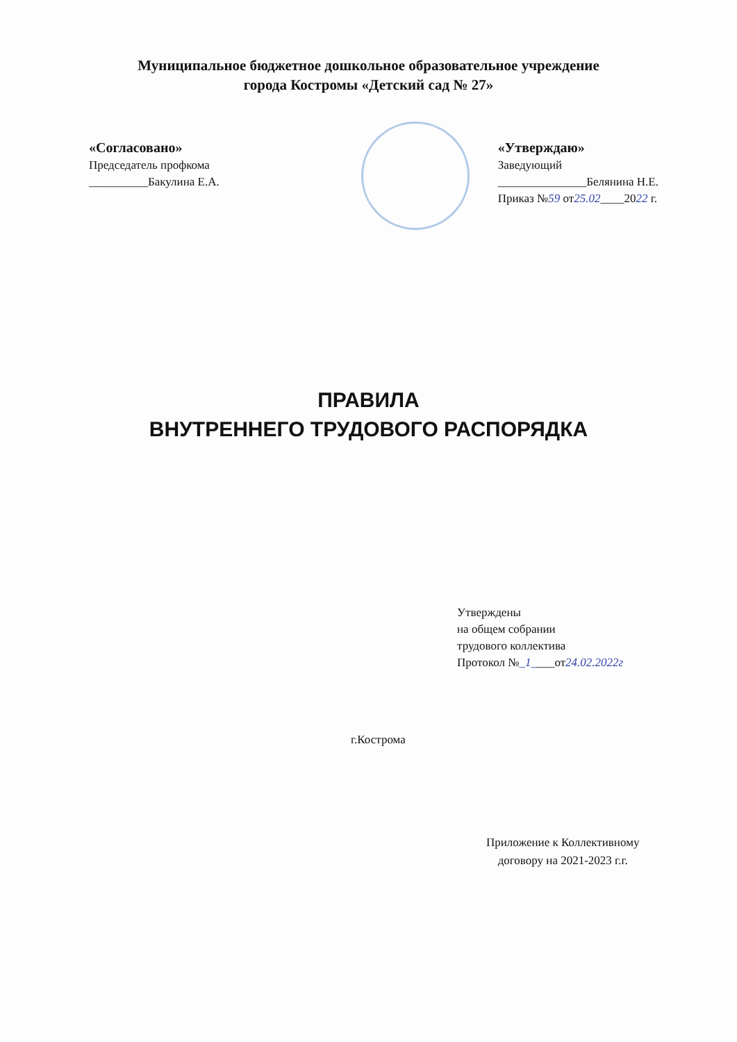Муниципальное бюджетное дошкольное образовательное учреждение
города Костромы «Детский сад № 27»
«Согласовано»
Председатель профкома
__________Бакулина Е.А.
«Утверждаю»
Заведующий
_______________Белянина Н.Е.
Приказ №59 от25.02____2022 г.
ПРАВИЛА
ВНУТРЕННЕГО ТРУДОВОГО РАСПОРЯДКА
Утверждены
на общем собрании
трудового коллектива
Протокол №_1____от24.02.2022г
г.Кострома
Приложение к Коллективному
договору на 2021-2023 г.г.